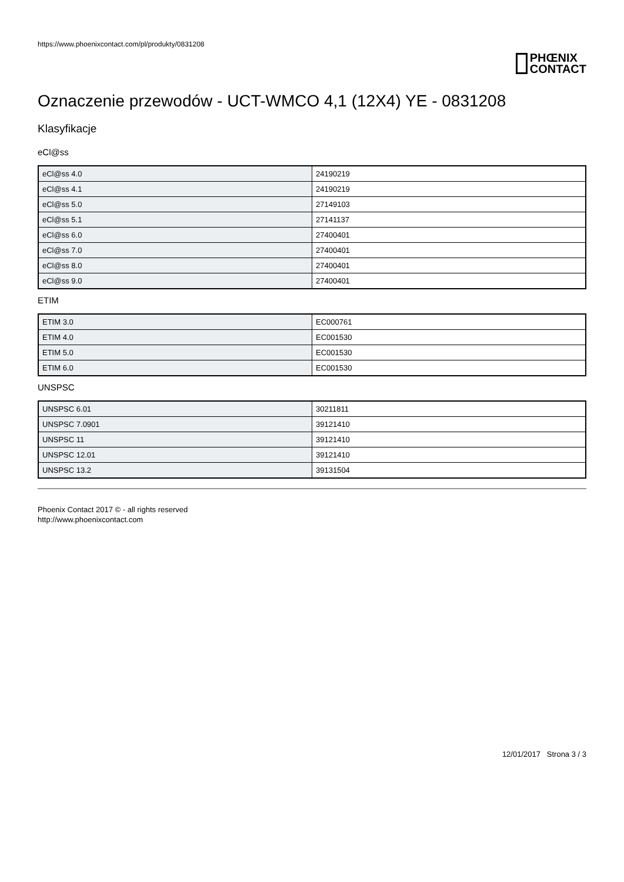https://www.phoenixcontact.com/pl/produkty/0831208
PHŒNIX
CONTACT
Oznaczenie przewodów - UCT-WMCO 4,1 (12X4) YE - 0831208
Klasyfikacje
eCl@ss
| eCl@ss 4.0 | 24190219 |
| eCl@ss 4.1 | 24190219 |
| eCl@ss 5.0 | 27149103 |
| eCl@ss 5.1 | 27141137 |
| eCl@ss 6.0 | 27400401 |
| eCl@ss 7.0 | 27400401 |
| eCl@ss 8.0 | 27400401 |
| eCl@ss 9.0 | 27400401 |
ETIM
| ETIM 3.0 | EC000761 |
| ETIM 4.0 | EC001530 |
| ETIM 5.0 | EC001530 |
| ETIM 6.0 | EC001530 |
UNSPSC
| UNSPSC 6.01 | 30211811 |
| UNSPSC 7.0901 | 39121410 |
| UNSPSC 11 | 39121410 |
| UNSPSC 12.01 | 39121410 |
| UNSPSC 13.2 | 39131504 |
Phoenix Contact 2017 © - all rights reserved
http://www.phoenixcontact.com
12/01/2017 Strona 3 / 3